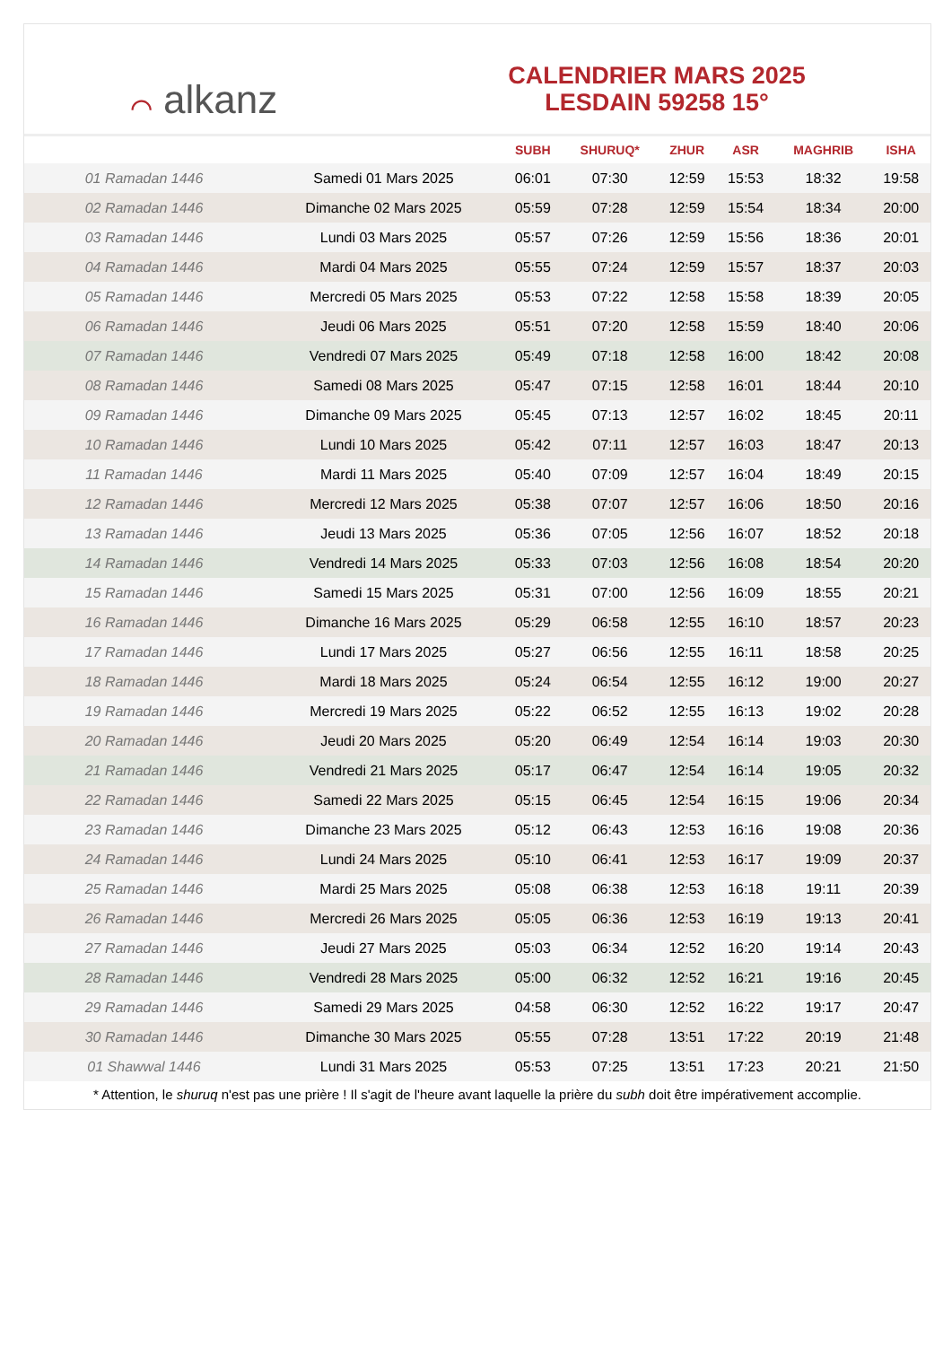⌒ alkanz
CALENDRIER MARS 2025
LESDAIN 59258 15°
| | | SUBH | SHURUQ* | ZHUR | ASR | MAGHRIB | ISHA |
| --- | --- | --- | --- | --- | --- | --- | --- |
| 01 Ramadan 1446 | Samedi 01 Mars 2025 | 06:01 | 07:30 | 12:59 | 15:53 | 18:32 | 19:58 |
| 02 Ramadan 1446 | Dimanche 02 Mars 2025 | 05:59 | 07:28 | 12:59 | 15:54 | 18:34 | 20:00 |
| 03 Ramadan 1446 | Lundi 03 Mars 2025 | 05:57 | 07:26 | 12:59 | 15:56 | 18:36 | 20:01 |
| 04 Ramadan 1446 | Mardi 04 Mars 2025 | 05:55 | 07:24 | 12:59 | 15:57 | 18:37 | 20:03 |
| 05 Ramadan 1446 | Mercredi 05 Mars 2025 | 05:53 | 07:22 | 12:58 | 15:58 | 18:39 | 20:05 |
| 06 Ramadan 1446 | Jeudi 06 Mars 2025 | 05:51 | 07:20 | 12:58 | 15:59 | 18:40 | 20:06 |
| 07 Ramadan 1446 | Vendredi 07 Mars 2025 | 05:49 | 07:18 | 12:58 | 16:00 | 18:42 | 20:08 |
| 08 Ramadan 1446 | Samedi 08 Mars 2025 | 05:47 | 07:15 | 12:58 | 16:01 | 18:44 | 20:10 |
| 09 Ramadan 1446 | Dimanche 09 Mars 2025 | 05:45 | 07:13 | 12:57 | 16:02 | 18:45 | 20:11 |
| 10 Ramadan 1446 | Lundi 10 Mars 2025 | 05:42 | 07:11 | 12:57 | 16:03 | 18:47 | 20:13 |
| 11 Ramadan 1446 | Mardi 11 Mars 2025 | 05:40 | 07:09 | 12:57 | 16:04 | 18:49 | 20:15 |
| 12 Ramadan 1446 | Mercredi 12 Mars 2025 | 05:38 | 07:07 | 12:57 | 16:06 | 18:50 | 20:16 |
| 13 Ramadan 1446 | Jeudi 13 Mars 2025 | 05:36 | 07:05 | 12:56 | 16:07 | 18:52 | 20:18 |
| 14 Ramadan 1446 | Vendredi 14 Mars 2025 | 05:33 | 07:03 | 12:56 | 16:08 | 18:54 | 20:20 |
| 15 Ramadan 1446 | Samedi 15 Mars 2025 | 05:31 | 07:00 | 12:56 | 16:09 | 18:55 | 20:21 |
| 16 Ramadan 1446 | Dimanche 16 Mars 2025 | 05:29 | 06:58 | 12:55 | 16:10 | 18:57 | 20:23 |
| 17 Ramadan 1446 | Lundi 17 Mars 2025 | 05:27 | 06:56 | 12:55 | 16:11 | 18:58 | 20:25 |
| 18 Ramadan 1446 | Mardi 18 Mars 2025 | 05:24 | 06:54 | 12:55 | 16:12 | 19:00 | 20:27 |
| 19 Ramadan 1446 | Mercredi 19 Mars 2025 | 05:22 | 06:52 | 12:55 | 16:13 | 19:02 | 20:28 |
| 20 Ramadan 1446 | Jeudi 20 Mars 2025 | 05:20 | 06:49 | 12:54 | 16:14 | 19:03 | 20:30 |
| 21 Ramadan 1446 | Vendredi 21 Mars 2025 | 05:17 | 06:47 | 12:54 | 16:14 | 19:05 | 20:32 |
| 22 Ramadan 1446 | Samedi 22 Mars 2025 | 05:15 | 06:45 | 12:54 | 16:15 | 19:06 | 20:34 |
| 23 Ramadan 1446 | Dimanche 23 Mars 2025 | 05:12 | 06:43 | 12:53 | 16:16 | 19:08 | 20:36 |
| 24 Ramadan 1446 | Lundi 24 Mars 2025 | 05:10 | 06:41 | 12:53 | 16:17 | 19:09 | 20:37 |
| 25 Ramadan 1446 | Mardi 25 Mars 2025 | 05:08 | 06:38 | 12:53 | 16:18 | 19:11 | 20:39 |
| 26 Ramadan 1446 | Mercredi 26 Mars 2025 | 05:05 | 06:36 | 12:53 | 16:19 | 19:13 | 20:41 |
| 27 Ramadan 1446 | Jeudi 27 Mars 2025 | 05:03 | 06:34 | 12:52 | 16:20 | 19:14 | 20:43 |
| 28 Ramadan 1446 | Vendredi 28 Mars 2025 | 05:00 | 06:32 | 12:52 | 16:21 | 19:16 | 20:45 |
| 29 Ramadan 1446 | Samedi 29 Mars 2025 | 04:58 | 06:30 | 12:52 | 16:22 | 19:17 | 20:47 |
| 30 Ramadan 1446 | Dimanche 30 Mars 2025 | 05:55 | 07:28 | 13:51 | 17:22 | 20:19 | 21:48 |
| 01 Shawwal 1446 | Lundi 31 Mars 2025 | 05:53 | 07:25 | 13:51 | 17:23 | 20:21 | 21:50 |
* Attention, le shuruq n'est pas une prière ! Il s'agit de l'heure avant laquelle la prière du subh doit être impérativement accomplie.